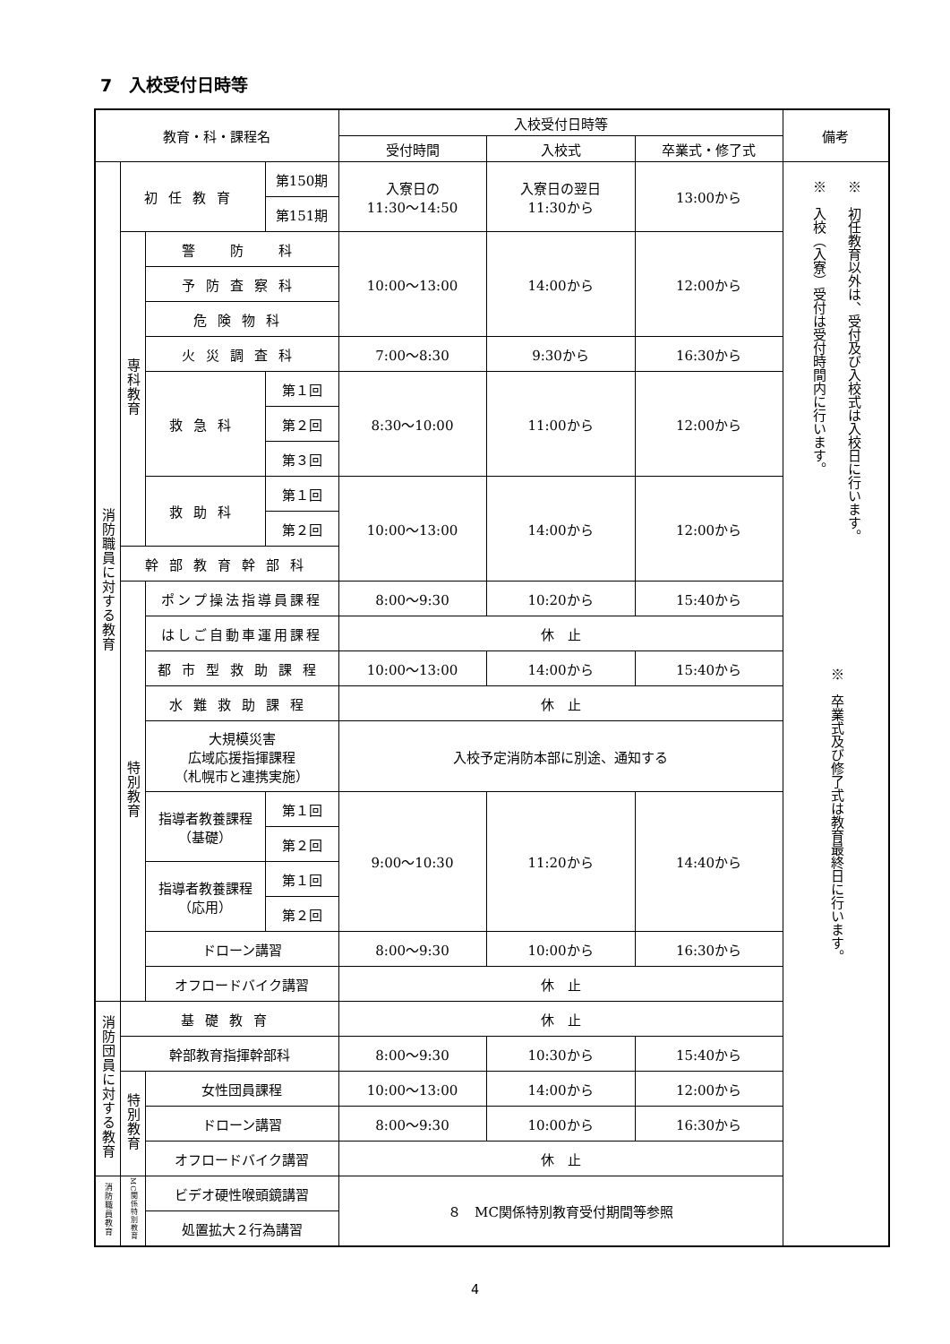7　入校受付日時等
| 教育・科・課程名 | | | | 入校受付日時等 | | | 備考 |
| --- | --- | --- | --- | --- | --- | --- | --- |
| | | | | 受付時間 | 入校式 | 卒業式・修了式 | |
| 消防職員に対する教育 | 初任教育 | | 第150期 | 入寮日の 11:30～14:50 | 入寮日の翌日 11:30から | 13:00から | ※ 入校（入寮）受付は受付時間内に行います。 ※ 初任教育以外は、受付及び入校式は入校日に行います。 ※ 卒業式及び修了式は教育最終日に行います。 |
| | | | 第151期 | | | | |
| | 専科教育 | 警 防 科 | | 10:00～13:00 | 14:00から | 12:00から | |
| | | 予防査察科 | | | | | |
| | | 危険物科 | | | | | |
| | | 火災調査科 | | 7:00～8:30 | 9:30から | 16:30から | |
| | | 救急科 | 第１回 | 8:30～10:00 | 11:00から | 12:00から | |
| | | | 第２回 | | | | |
| | | | 第３回 | | | | |
| | | 救助科 | 第１回 | 10:00～13:00 | 14:00から | 12:00から | |
| | | | 第２回 | | | | |
| | 幹部教育幹部科 | | | | | | |
| | 特別教育 | ポンプ操法指導員課程 | | 8:00～9:30 | 10:20から | 15:40から | |
| | | はしご自動車運用課程 | | 休 止 | | | |
| | | 都市型救助課程 | | 10:00～13:00 | 14:00から | 15:40から | |
| | | 水難救助課程 | | 休 止 | | | |
| | | 大規模災害 広域応援指揮課程 （札幌市と連携実施） | | 入校予定消防本部に別途、通知する | | | |
| | | 指導者教養課程 （基礎） | 第１回 | 9:00～10:30 | 11:20から | 14:40から | |
| | | | 第２回 | | | | |
| | | 指導者教養課程 （応用） | 第１回 | | | | |
| | | | 第２回 | | | | |
| | | ドローン講習 | | 8:00～9:30 | 10:00から | 16:30から | |
| | | オフロードバイク講習 | | 休 止 | | | |
| 消防団員に対する教育 | 基礎教育 | | | 休 止 | | | |
| | 幹部教育指揮幹部科 | | | 8:00～9:30 | 10:30から | 15:40から | |
| | 特別教育 | 女性団員課程 | | 10:00～13:00 | 14:00から | 12:00から | |
| | | ドローン講習 | | 8:00～9:30 | 10:00から | 16:30から | |
| | | オフロードバイク講習 | | 休 止 | | | |
| 消防職員教育 | MC関係特別教育 | ビデオ硬性喉頭鏡講習 | | ８ MC関係特別教育受付期間等参照 | | | |
| | | 処置拡大２行為講習 | | | | | |
4